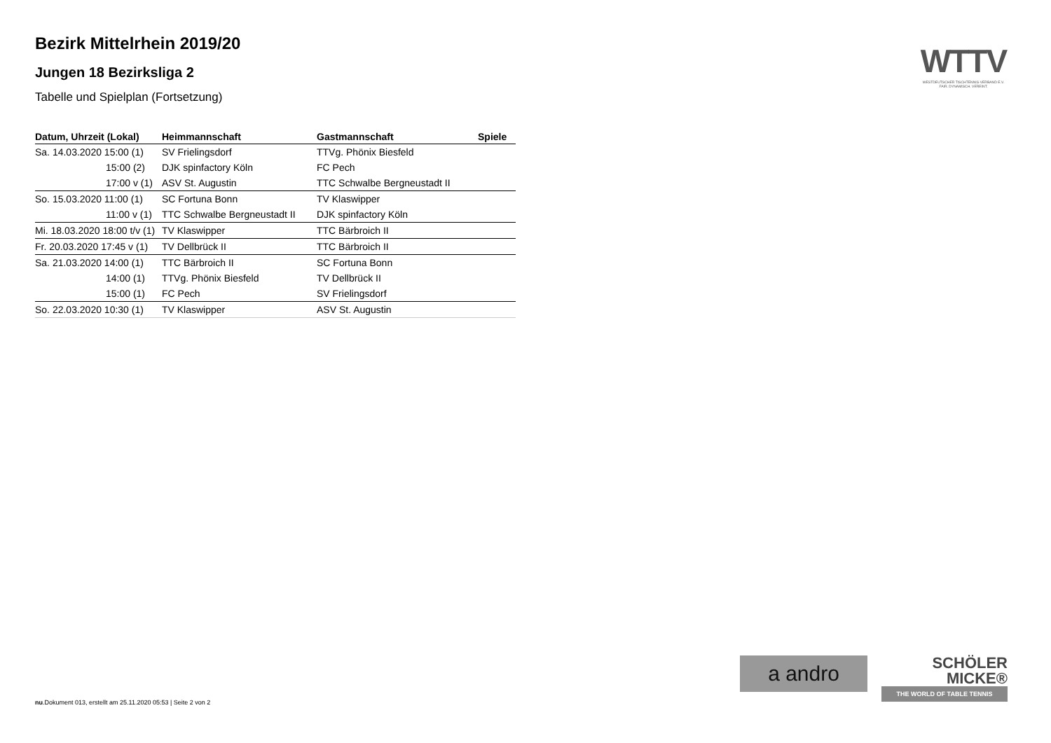Bezirk Mittelrhein 2019/20
Jungen 18 Bezirksliga 2
Tabelle und Spielplan (Fortsetzung)
| Datum, Uhrzeit (Lokal) | Heimmannschaft | Gastmannschaft | Spiele |
| --- | --- | --- | --- |
| Sa. 14.03.2020 15:00 (1) | SV Frielingsdorf | TTVg. Phönix Biesfeld | |
| 15:00 (2) | DJK spinfactory Köln | FC Pech | |
| 17:00 v (1) | ASV St. Augustin | TTC Schwalbe Bergneustadt II | |
| So. 15.03.2020 11:00 (1) | SC Fortuna Bonn | TV Klaswipper | |
| 11:00 v (1) | TTC Schwalbe Bergneustadt II | DJK spinfactory Köln | |
| Mi. 18.03.2020 18:00 t/v (1) | TV Klaswipper | TTC Bärbroich II | |
| Fr. 20.03.2020 17:45 v (1) | TV Dellbrück II | TTC Bärbroich II | |
| Sa. 21.03.2020 14:00 (1) | TTC Bärbroich II | SC Fortuna Bonn | |
| 14:00 (1) | TTVg. Phönix Biesfeld | TV Dellbrück II | |
| 15:00 (1) | FC Pech | SV Frielingsdorf | |
| So. 22.03.2020 10:30 (1) | TV Klaswipper | ASV St. Augustin | |
WTTV
WESTDEUTSCHER TISCHTENNIS-VERBAND E.V.
FAIR. DYNAMISCH. VEREINT.
a andro
SCHÖLER
MICKE®
THE WORLD OF TABLE TENNIS
nu.Dokument 013, erstellt am 25.11.2020 05:53 | Seite 2 von 2